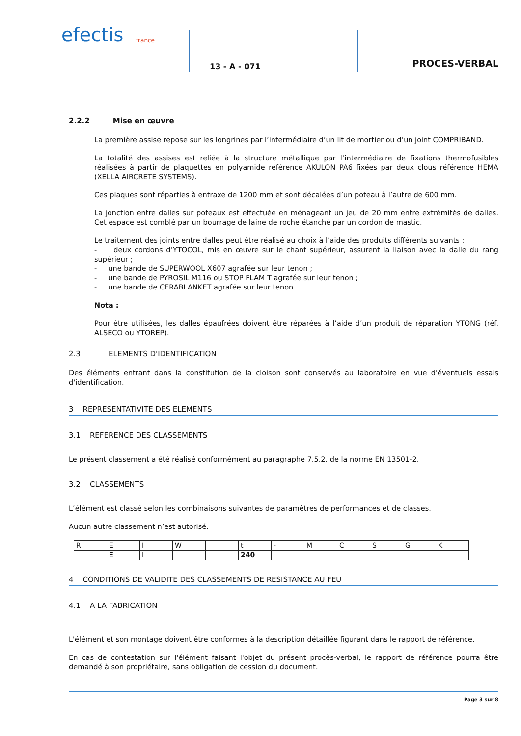efectis
france
13 - A - 071
PROCES-VERBAL
2.2.2 Mise en œuvre
La première assise repose sur les longrines par l’intermédiaire d’un lit de mortier ou d’un joint COMPRIBAND.
La totalité des assises est reliée à la structure métallique par l’intermédiaire de fixations thermofusibles réalisées à partir de plaquettes en polyamide référence AKULON PA6 fixées par deux clous référence HEMA (XELLA AIRCRETE SYSTEMS).
Ces plaques sont réparties à entraxe de 1200 mm et sont décalées d’un poteau à l’autre de 600 mm.
La jonction entre dalles sur poteaux est effectuée en ménageant un jeu de 20 mm entre extrémités de dalles. Cet espace est comblé par un bourrage de laine de roche étanché par un cordon de mastic.
Le traitement des joints entre dalles peut être réalisé au choix à l’aide des produits différents suivants :
- deux cordons d’YTOCOL, mis en œuvre sur le chant supérieur, assurent la liaison avec la dalle du rang supérieur ;
- une bande de SUPERWOOL X607 agrafée sur leur tenon ;
- une bande de PYROSIL M116 ou STOP FLAM T agrafée sur leur tenon ;
- une bande de CERABLANKET agrafée sur leur tenon.
Nota :
Pour être utilisées, les dalles épaufrées doivent être réparées à l’aide d’un produit de réparation YTONG (réf. ALSECO ou YTOREP).
2.3 ELEMENTS D'IDENTIFICATION
Des éléments entrant dans la constitution de la cloison sont conservés au laboratoire en vue d'éventuels essais d'identification.
3 REPRESENTATIVITE DES ELEMENTS
3.1 REFERENCE DES CLASSEMENTS
Le présent classement a été réalisé conformément au paragraphe 7.5.2. de la norme EN 13501-2.
3.2 CLASSEMENTS
L’élément est classé selon les combinaisons suivantes de paramètres de performances et de classes.
Aucun autre classement n’est autorisé.
| R | E | I | W | | t | - | M | C | S | G | K |
| | E | I | | | 240 | | | | | | |
4 CONDITIONS DE VALIDITE DES CLASSEMENTS DE RESISTANCE AU FEU
4.1 A LA FABRICATION
L'élément et son montage doivent être conformes à la description détaillée figurant dans le rapport de référence.
En cas de contestation sur l'élément faisant l'objet du présent procès-verbal, le rapport de référence pourra être demandé à son propriétaire, sans obligation de cession du document.
Page 3 sur 8